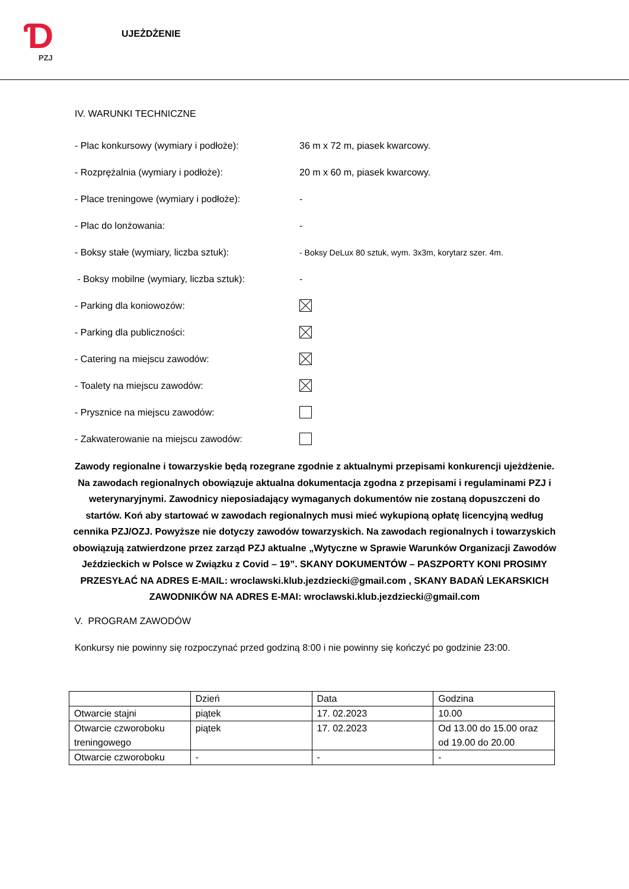Ɗ
PZJ
UJEŻDŻENIE
IV. WARUNKI TECHNICZNE
- Plac konkursowy (wymiary i podłoże): 36 m x 72 m, piasek kwarcowy.
- Rozprężalnia (wymiary i podłoże): 20 m x 60 m, piasek kwarcowy.
- Place treningowe (wymiary i podłoże): -
- Plac do lonżowania: -
- Boksy stałe (wymiary, liczba sztuk):
- Boksy DeLux 80 sztuk, wym. 3x3m, korytarz szer. 4m.
- Boksy mobilne (wymiary, liczba sztuk):
-
- Parking dla koniowozów:
- Parking dla publiczności:
- Catering na miejscu zawodów:
- Toalety na miejscu zawodów:
- Prysznice na miejscu zawodów:
- Zakwaterowanie na miejscu zawodów:
Zawody regionalne i towarzyskie będą rozegrane zgodnie z aktualnymi przepisami konkurencji ujeżdżenie. Na zawodach regionalnych obowiązuje aktualna dokumentacja zgodna z przepisami i regulaminami PZJ i weterynaryjnymi. Zawodnicy nieposiadający wymaganych dokumentów nie zostaną dopuszczeni do startów. Koń aby startować w zawodach regionalnych musi mieć wykupioną opłatę licencyjną według cennika PZJ/OZJ. Powyższe nie dotyczy zawodów towarzyskich. Na zawodach regionalnych i towarzyskich obowiązują zatwierdzone przez zarząd PZJ aktualne „Wytyczne w Sprawie Warunków Organizacji Zawodów Jeździeckich w Polsce w Związku z Covid – 19”. SKANY DOKUMENTÓW – PASZPORTY KONI PROSIMY PRZESYŁAĆ NA ADRES E-MAIL: wroclawski.klub.jezdziecki@gmail.com , SKANY BADAŃ LEKARSKICH ZAWODNIKÓW NA ADRES E-MAI: wroclawski.klub.jezdziecki@gmail.com
V. PROGRAM ZAWODÓW
Konkursy nie powinny się rozpoczynać przed godziną 8:00 i nie powinny się kończyć po godzinie 23:00.
| | Dzień | Data | Godzina |
| Otwarcie stajni | piątek | 17. 02.2023 | 10.00 |
| Otwarcie czworoboku treningowego | piątek | 17. 02.2023 | Od 13.00 do 15.00 oraz od 19.00 do 20.00 |
| Otwarcie czworoboku | - | - | - |